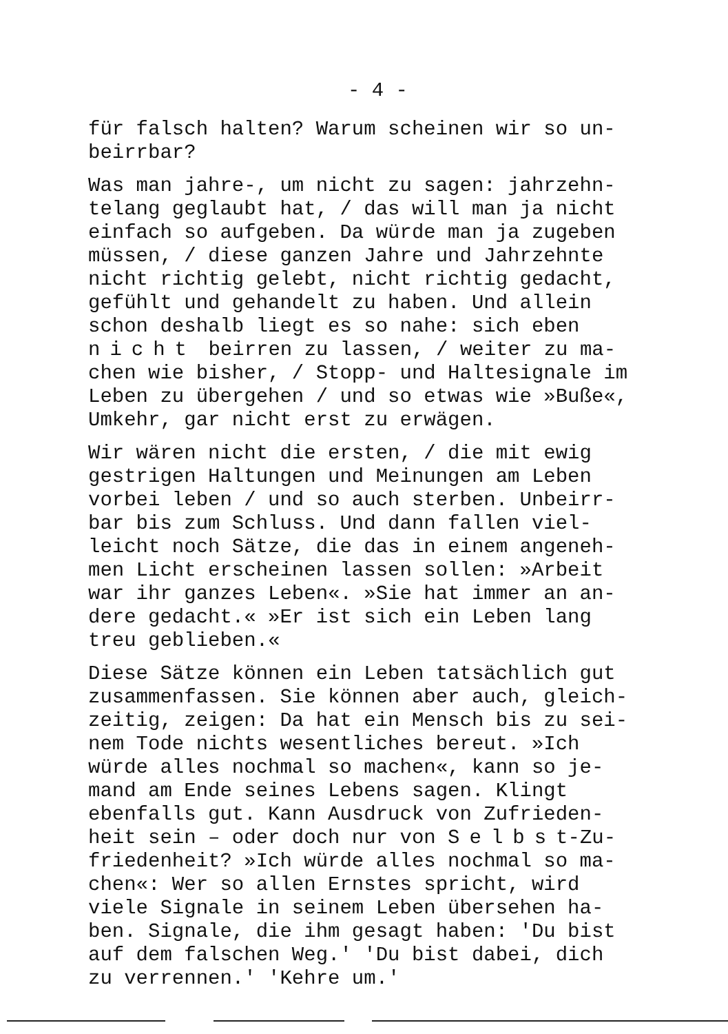- 4 -
für falsch halten? Warum scheinen wir so un-
beirrbar?
Was man jahre-, um nicht zu sagen: jahrzehn-
telang geglaubt hat, / das will man ja nicht
einfach so aufgeben. Da würde man ja zugeben
müssen, / diese ganzen Jahre und Jahrzehnte
nicht richtig gelebt, nicht richtig gedacht,
gefühlt und gehandelt zu haben. Und allein
schon deshalb liegt es so nahe: sich eben
nicht beirren zu lassen, / weiter zu ma-
chen wie bisher, / Stopp- und Haltesignale im
Leben zu übergehen / und so etwas wie »Buße«,
Umkehr, gar nicht erst zu erwägen.
Wir wären nicht die ersten, / die mit ewig
gestrigen Haltungen und Meinungen am Leben
vorbei leben / und so auch sterben. Unbeirr-
bar bis zum Schluss. Und dann fallen viel-
leicht noch Sätze, die das in einem angeneh-
men Licht erscheinen lassen sollen: »Arbeit
war ihr ganzes Leben«. »Sie hat immer an an-
dere gedacht.« »Er ist sich ein Leben lang
treu geblieben.«
Diese Sätze können ein Leben tatsächlich gut
zusammenfassen. Sie können aber auch, gleich-
zeitig, zeigen: Da hat ein Mensch bis zu sei-
nem Tode nichts wesentliches bereut. »Ich
würde alles nochmal so machen«, kann so je-
mand am Ende seines Lebens sagen. Klingt
ebenfalls gut. Kann Ausdruck von Zufrieden-
heit sein – oder doch nur von Selbst-Zu-
friedenheit? »Ich würde alles nochmal so ma-
chen«: Wer so allen Ernstes spricht, wird
viele Signale in seinem Leben übersehen ha-
ben. Signale, die ihm gesagt haben: 'Du bist
auf dem falschen Weg.' 'Du bist dabei, dich
zu verrennen.' 'Kehre um.'